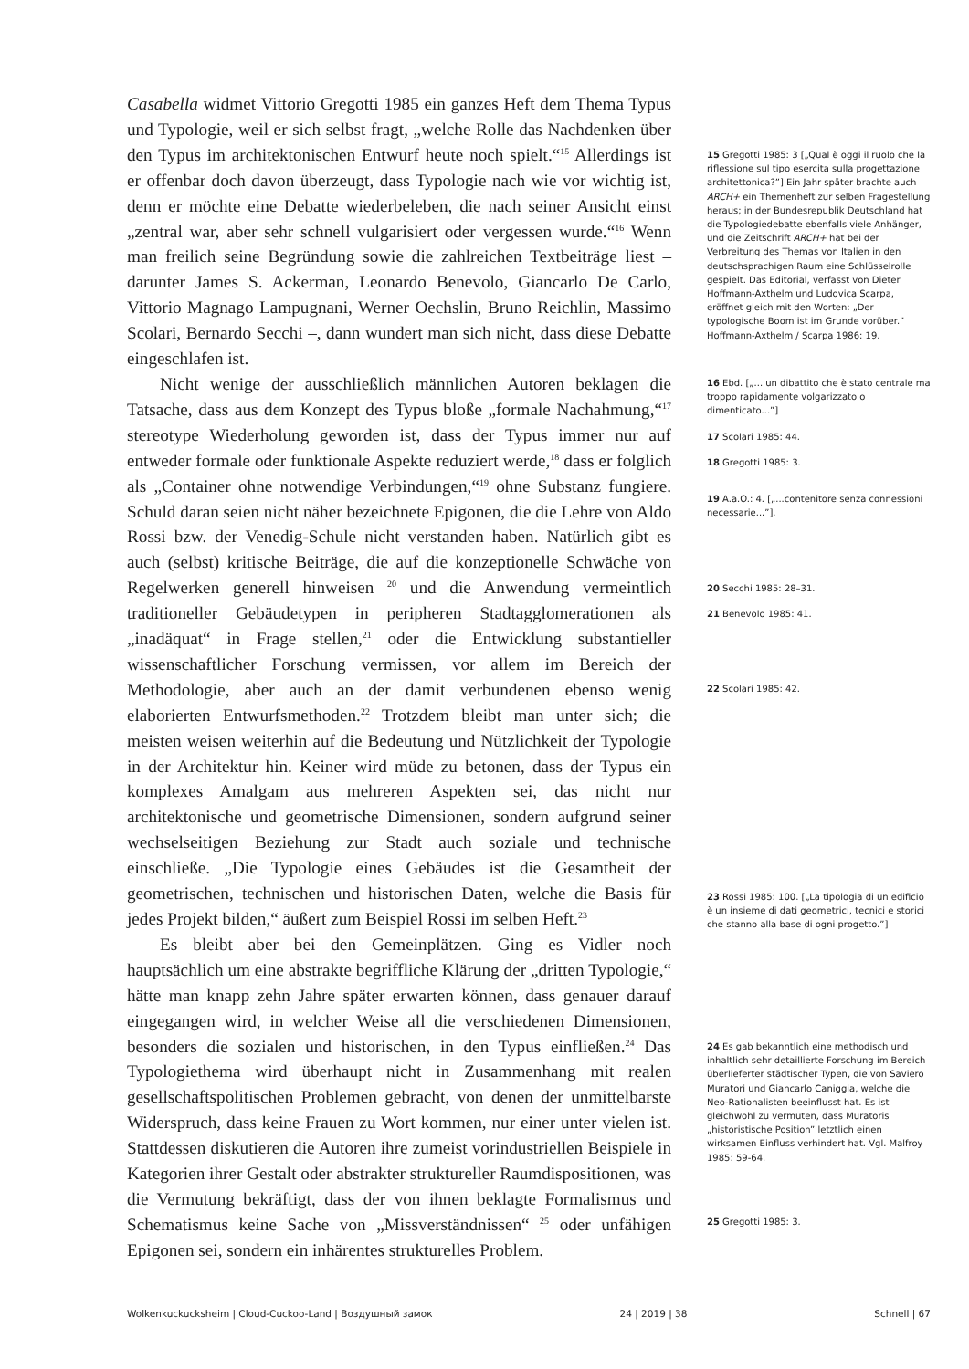Casabella widmet Vittorio Gregotti 1985 ein ganzes Heft dem Thema Typus und Typologie, weil er sich selbst fragt, „welche Rolle das Nachdenken über den Typus im architektonischen Entwurf heute noch spielt.“<sup>15</sup> Allerdings ist er offenbar doch davon überzeugt, dass Typologie nach wie vor wichtig ist, denn er möchte eine Debatte wiederbeleben, die nach seiner Ansicht einst „zentral war, aber sehr schnell vulgarisiert oder vergessen wurde.“<sup>16</sup> Wenn man freilich seine Begründung sowie die zahlreichen Textbeiträge liest – darunter James S. Ackerman, Leonardo Benevolo, Giancarlo De Carlo, Vittorio Magnago Lampugnani, Werner Oechslin, Bruno Reichlin, Massimo Scolari, Bernardo Secchi –, dann wundert man sich nicht, dass diese Debatte eingeschlafen ist.
Nicht wenige der ausschließlich männlichen Autoren beklagen die Tatsache, dass aus dem Konzept des Typus bloße „formale Nachahmung,“<sup>17</sup> stereotype Wiederholung geworden ist, dass der Typus immer nur auf entweder formale oder funktionale Aspekte reduziert werde,<sup>18</sup> dass er folglich als „Container ohne notwendige Verbindungen,“<sup>19</sup> ohne Substanz fungiere. Schuld daran seien nicht näher bezeichnete Epigonen, die die Lehre von Aldo Rossi bzw. der Venedig-Schule nicht verstanden haben. Natürlich gibt es auch (selbst) kritische Beiträge, die auf die konzeptionelle Schwäche von Regelwerken generell hinweisen <sup>20</sup> und die Anwendung vermeintlich traditioneller Gebäudetypen in peripheren Stadtagglomerationen als „inadäquat“ in Frage stellen,<sup>21</sup> oder die Entwicklung substantieller wissenschaftlicher Forschung vermissen, vor allem im Bereich der Methodologie, aber auch an der damit verbundenen ebenso wenig elaborierten Entwurfsmethoden.<sup>22</sup> Trotzdem bleibt man unter sich; die meisten weisen weiterhin auf die Bedeutung und Nützlichkeit der Typologie in der Architektur hin. Keiner wird müde zu betonen, dass der Typus ein komplexes Amalgam aus mehreren Aspekten sei, das nicht nur architektonische und geometrische Dimensionen, sondern aufgrund seiner wechselseitigen Beziehung zur Stadt auch soziale und technische einschließe. „Die Typologie eines Gebäudes ist die Gesamtheit der geometrischen, technischen und historischen Daten, welche die Basis für jedes Projekt bilden,“ äußert zum Beispiel Rossi im selben Heft.<sup>23</sup>
Es bleibt aber bei den Gemeinplätzen. Ging es Vidler noch hauptsächlich um eine abstrakte begriffliche Klärung der „dritten Typologie,“ hätte man knapp zehn Jahre später erwarten können, dass genauer darauf eingegangen wird, in welcher Weise all die verschiedenen Dimensionen, besonders die sozialen und historischen, in den Typus einfließen.<sup>24</sup> Das Typologiethema wird überhaupt nicht in Zusammenhang mit realen gesellschaftspolitischen Problemen gebracht, von denen der unmittelbarste Widerspruch, dass keine Frauen zu Wort kommen, nur einer unter vielen ist. Stattdessen diskutieren die Autoren ihre zumeist vorindustriellen Beispiele in Kategorien ihrer Gestalt oder abstrakter struktureller Raumdispositionen, was die Vermutung bekräftigt, dass der von ihnen beklagte Formalismus und Schematismus keine Sache von „Missverständnissen“ <sup>25</sup> oder unfähigen Epigonen sei, sondern ein inhärentes strukturelles Problem.
15 Gregotti 1985: 3 [„Qual è oggi il ruolo che la riflessione sul tipo esercita sulla progettazione architettonica?”] Ein Jahr später brachte auch ARCH+ ein Themenheft zur selben Fragestellung heraus; in der Bundesrepublik Deutschland hat die Typologiedebatte ebenfalls viele Anhänger, und die Zeitschrift ARCH+ hat bei der Verbreitung des Themas von Italien in den deutschsprachigen Raum eine Schlüsselrolle gespielt. Das Editorial, verfasst von Dieter Hoffmann-Axthelm und Ludovica Scarpa, eröffnet gleich mit den Worten: „Der typologische Boom ist im Grunde vorüber.” Hoffmann-Axthelm / Scarpa 1986: 19.
16 Ebd. [„... un dibattito che è stato centrale ma troppo rapidamente volgarizzato o dimenticato...”]
17 Scolari 1985: 44.
18 Gregotti 1985: 3.
19 A.a.O.: 4. [„...contenitore senza connessioni necessarie...”].
20 Secchi 1985: 28–31.
21 Benevolo 1985: 41.
22 Scolari 1985: 42.
23 Rossi 1985: 100. [„La tipologia di un edificio è un insieme di dati geometrici, tecnici e storici che stanno alla base di ogni progetto.”]
24 Es gab bekanntlich eine methodisch und inhaltlich sehr detaillierte Forschung im Bereich überlieferter städtischer Typen, die von Saviero Muratori und Giancarlo Caniggia, welche die Neo-Rationalisten beeinflusst hat. Es ist gleichwohl zu vermuten, dass Muratoris „historistische Position” letztlich einen wirksamen Einfluss verhindert hat. Vgl. Malfroy 1985: 59-64.
25 Gregotti 1985: 3.
Wolkenkuckucksheim | Cloud-Cuckoo-Land | Воздушный замок 24 | 2019 | 38 Schnell | 67